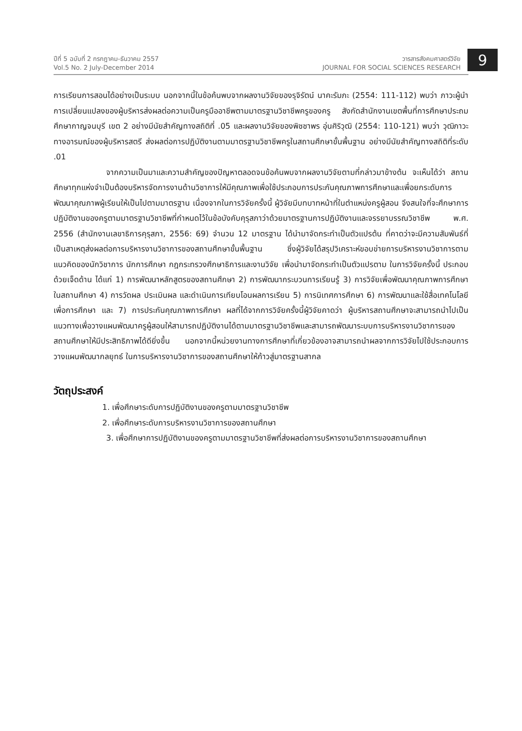ปีที่ 5 ฉบับที่ 2 กรกฎาคม-ธันวาคม 2557
Vol.5 No. 2 July-December 2014
วารสารสังคมศาสตร์วิจัย
JOURNAL FOR SOCIAL SCIENCES RESEARCH
9
การเรียนการสอนได้อย่างเป็นระบบ นอกจากนี้ในข้อค้นพบจากผลงานวิจัยของรุจิรัตน์ นาคะรัมภะ (2554: 111-112) พบว่า ภาวะผู้นำการเปลี่ยนแปลงของผู้บริหารส่งผลต่อความเป็นครูมืออาชีพตามมาตรฐานวิชาชีพครูของครู สังกัดสำนักงานเขตพื้นที่การศึกษาประถมศึกษากาญจนบุรี เขต 2 อย่างมีนัยสำคัญทางสถิติที่ .05 และผลงานวิจัยของพิชชาพร อุ่นศิริวุฒิ (2554: 110-121) พบว่า วุฒิภาวะทางอารมณ์ของผู้บริหารสตรี ส่งผลต่อการปฏิบัติงานตามมาตรฐานวิชาชีพครูในสถานศึกษาขั้นพื้นฐาน อย่างมีนัยสำคัญทางสถิติที่ระดับ .01
จากความเป็นมาและความสำคัญของปัญหาตลอดจนข้อค้นพบจากผลงานวิจัยตามที่กล่าวมาข้างต้น จะเห็นได้ว่า สถานศึกษาทุกแห่งจำเป็นต้องบริหารจัดการงานด้านวิชาการให้มีคุณภาพเพื่อใช้ประกอบการประกันคุณภาพการศึกษาและเพื่อยกระดับการพัฒนาคุณภาพผู้เรียนให้เป็นไปตามมาตรฐาน เนื่องจากในการวิจัยครั้งนี้ ผู้วิจัยมีบทบาทหน้าที่ในตำแหน่งครูผู้สอน จึงสนใจที่จะศึกษาการปฏิบัติงานของครูตามมาตรฐานวิชาชีพที่กำหนดไว้ในข้อบังคับคุรุสภาว่าด้วยมาตรฐานการปฏิบัติงานและจรรยาบรรณวิชาชีพ พ.ศ. 2556 (สำนักงานเลขาธิการคุรุสภา, 2556: 69) จำนวน 12 มาตรฐาน ได้นำมาจัดกระทำเป็นตัวแปรต้น ที่คาดว่าจะมีความสัมพันธ์ที่เป็นสาเหตุส่งผลต่อการบริหารงานวิชาการของสถานศึกษาขั้นพื้นฐาน ซึ่งผู้วิจัยได้สรุปวิเคราะห์ขอบข่ายการบริหารงานวิชาการตามแนวคิดของนักวิชาการ นักการศึกษา กฎกระทรวงศึกษาธิการและงานวิจัย เพื่อนำมาจัดกระทำเป็นตัวแปรตาม ในการวิจัยครั้งนี้ ประกอบด้วยเจ็ดด้าน ได้แก่ 1) การพัฒนาหลักสูตรของสถานศึกษา 2) การพัฒนากระบวนการเรียนรู้ 3) การวิจัยเพื่อพัฒนาคุณภาพการศึกษาในสถานศึกษา 4) การวัดผล ประเมินผล และดำเนินการเทียบโอนผลการเรียน 5) การนิเทศการศึกษา 6) การพัฒนาและใช้สื่อเทคโนโลยีเพื่อการศึกษา และ 7) การประกันคุณภาพการศึกษา ผลที่ได้จากการวิจัยครั้งนี้ผู้วิจัยคาดว่า ผู้บริหารสถานศึกษาจะสามารถนำไปเป็นแนวทางเพื่อวางแผนพัฒนาครูผู้สอนให้สามารถปฏิบัติงานได้ตามมาตรฐานวิชาชีพและสามารถพัฒนาระบบการบริหารงานวิชาการของสถานศึกษาให้มีประสิทธิภาพได้ดียิ่งขึ้น นอกจากนี้หน่วยงานทางการศึกษาที่เกี่ยวข้องอาจสามารถนำผลจากการวิจัยไปใช้ประกอบการวางแผนพัฒนากลยุทธ์ ในการบริหารงานวิชาการของสถานศึกษาให้ก้าวสู่มาตรฐานสากล
วัตถุประสงค์
1. เพื่อศึกษาระดับการปฏิบัติงานของครูตามมาตรฐานวิชาชีพ
2. เพื่อศึกษาระดับการบริหารงานวิชาการของสถานศึกษา
3. เพื่อศึกษาการปฏิบัติงานของครูตามมาตรฐานวิชาชีพที่ส่งผลต่อการบริหารงานวิชาการของสถานศึกษา